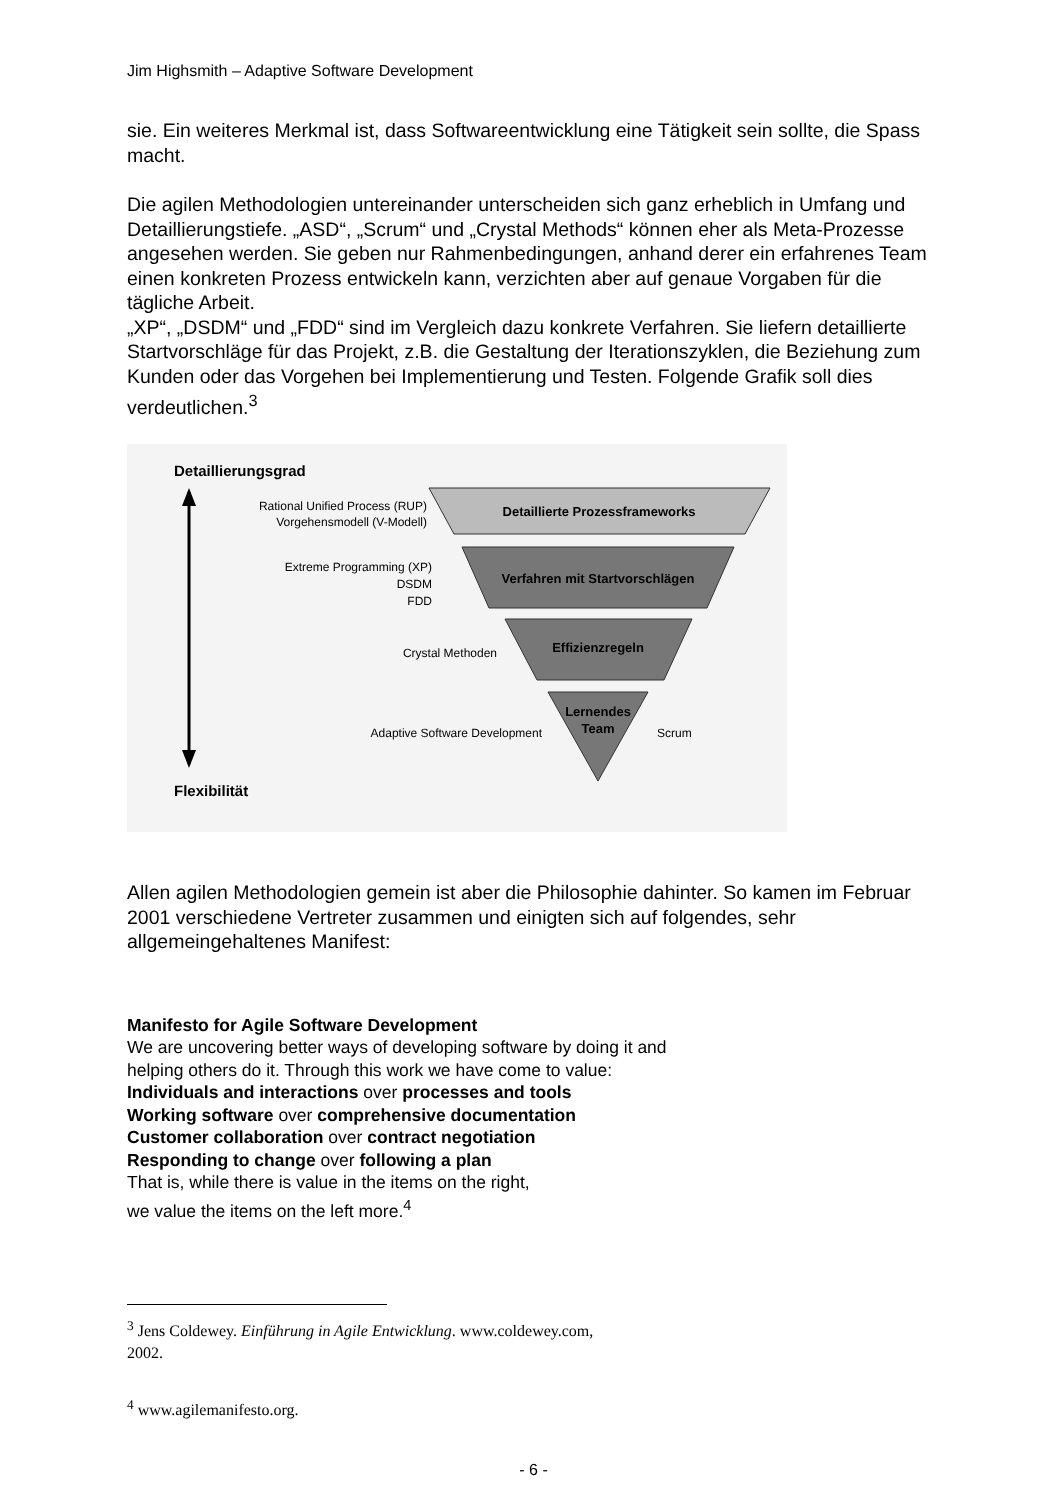Jim Highsmith – Adaptive Software Development
sie. Ein weiteres Merkmal ist, dass Softwareentwicklung eine Tätigkeit sein sollte, die Spass macht.
Die agilen Methodologien untereinander unterscheiden sich ganz erheblich in Umfang und Detaillierungstiefe. „ASD“, „Scrum“ und „Crystal Methods“ können eher als Meta-Prozesse angesehen werden. Sie geben nur Rahmenbedingungen, anhand derer ein erfahrenes Team einen konkreten Prozess entwickeln kann, verzichten aber auf genaue Vorgaben für die tägliche Arbeit.
„XP“, „DSDM“ und „FDD“ sind im Vergleich dazu konkrete Verfahren. Sie liefern detaillierte Startvorschläge für das Projekt, z.B. die Gestaltung der Iterationszyklen, die Beziehung zum Kunden oder das Vorgehen bei Implementierung und Testen. Folgende Grafik soll dies verdeutlichen.<sup>3</sup>
Detaillierungsgrad
Flexibilität
Rational Unified Process (RUP)
Vorgehensmodell (V-Modell)
Detaillierte Prozessframeworks
Extreme Programming (XP)
DSDM
FDD
Verfahren mit Startvorschlägen
Crystal Methoden
Effizienzregeln
Lernendes
Team
Adaptive Software Development
Scrum
Allen agilen Methodologien gemein ist aber die Philosophie dahinter. So kamen im Februar 2001 verschiedene Vertreter zusammen und einigten sich auf folgendes, sehr allgemeingehaltenes Manifest:
Manifesto for Agile Software Development
We are uncovering better ways of developing software by doing it and
helping others do it. Through this work we have come to value:
Individuals and interactions over processes and tools
Working software over comprehensive documentation
Customer collaboration over contract negotiation
Responding to change over following a plan
That is, while there is value in the items on the right,
we value the items on the left more.<sup>4</sup>
<sup>3</sup> Jens Coldewey. Einführung in Agile Entwicklung. www.coldewey.com,
2002.
<sup>4</sup> www.agilemanifesto.org.
- 6 -